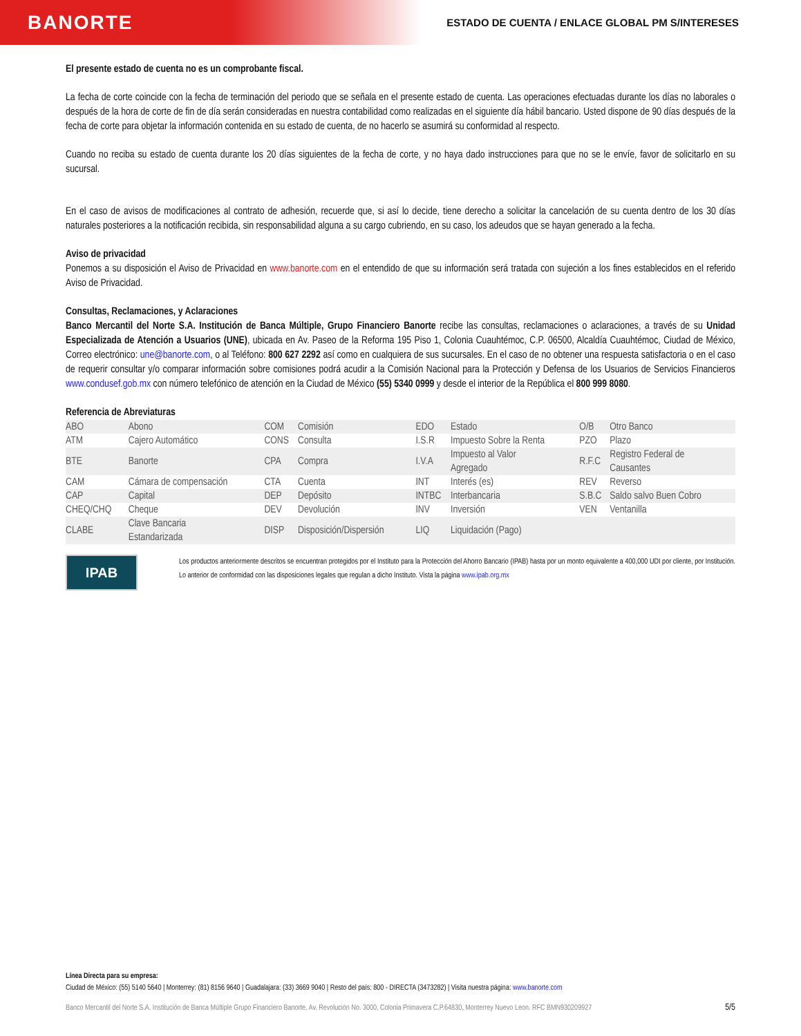BANORTE
ESTADO DE CUENTA / ENLACE GLOBAL PM S/INTERESES
El presente estado de cuenta no es un comprobante fiscal.
La fecha de corte coincide con la fecha de terminación del periodo que se señala en el presente estado de cuenta. Las operaciones efectuadas durante los días no laborales o después de la hora de corte de fin de día serán consideradas en nuestra contabilidad como realizadas en el siguiente día hábil bancario. Usted dispone de 90 días después de la fecha de corte para objetar la información contenida en su estado de cuenta, de no hacerlo se asumirá su conformidad al respecto.
Cuando no reciba su estado de cuenta durante los 20 días siguientes de la fecha de corte, y no haya dado instrucciones para que no se le envíe, favor de solicitarlo en su sucursal.
En el caso de avisos de modificaciones al contrato de adhesión, recuerde que, si así lo decide, tiene derecho a solicitar la cancelación de su cuenta dentro de los 30 días naturales posteriores a la notificación recibida, sin responsabilidad alguna a su cargo cubriendo, en su caso, los adeudos que se hayan generado a la fecha.
Aviso de privacidad
Ponemos a su disposición el Aviso de Privacidad en www.banorte.com en el entendido de que su información será tratada con sujeción a los fines establecidos en el referido Aviso de Privacidad.
Consultas, Reclamaciones, y Aclaraciones
Banco Mercantil del Norte S.A. Institución de Banca Múltiple, Grupo Financiero Banorte recibe las consultas, reclamaciones o aclaraciones, a través de su Unidad Especializada de Atención a Usuarios (UNE), ubicada en Av. Paseo de la Reforma 195 Piso 1, Colonia Cuauhtémoc, C.P. 06500, Alcaldía Cuauhtémoc, Ciudad de México, Correo electrónico: une@banorte.com, o al Teléfono: 800 627 2292 así como en cualquiera de sus sucursales. En el caso de no obtener una respuesta satisfactoria o en el caso de requerir consultar y/o comparar información sobre comisiones podrá acudir a la Comisión Nacional para la Protección y Defensa de los Usuarios de Servicios Financieros www.condusef.gob.mx con número telefónico de atención en la Ciudad de México (55) 5340 0999 y desde el interior de la República el 800 999 8080.
Referencia de Abreviaturas
| ABO | Abono | COM | Comisión | EDO | Estado | O/B | Otro Banco |
| ATM | Cajero Automático | CONS | Consulta | I.S.R | Impuesto Sobre la Renta | PZO | Plazo |
| BTE | Banorte | CPA | Compra | I.V.A | Impuesto al Valor Agregado | R.F.C | Registro Federal de Causantes |
| CAM | Cámara de compensación | CTA | Cuenta | INT | Interés (es) | REV | Reverso |
| CAP | Capital | DEP | Depósito | INTBC | Interbancaria | S.B.C | Saldo salvo Buen Cobro |
| CHEQ/CHQ | Cheque | DEV | Devolución | INV | Inversión | VEN | Ventanilla |
| CLABE | Clave Bancaria Estandarizada | DISP | Disposición/Dispersión | LIQ | Liquidación (Pago) | | |
IPAB
Los productos anteriormente descritos se encuentran protegidos por el Instituto para la Protección del Ahorro Bancario (IPAB) hasta por un monto equivalente a 400,000 UDI por cliente, por Institución. Lo anterior de conformidad con las disposiciones legales que regulan a dicho Instituto. Vista la página www.ipab.org.mx
Línea Directa para su empresa:
Ciudad de México: (55) 5140 5640 | Monterrey: (81) 8156 9640 | Guadalajara: (33) 3669 9040 | Resto del país: 800 - DIRECTA (3473282) | Visita nuestra página: www.banorte.com
Banco Mercantil del Norte S.A. Institución de Banca Múltiple Grupo Financiero Banorte, Av. Revolución No. 3000, Colonia Primavera C.P.64830, Monterrey Nuevo Leon. RFC BMN930209927 5/5